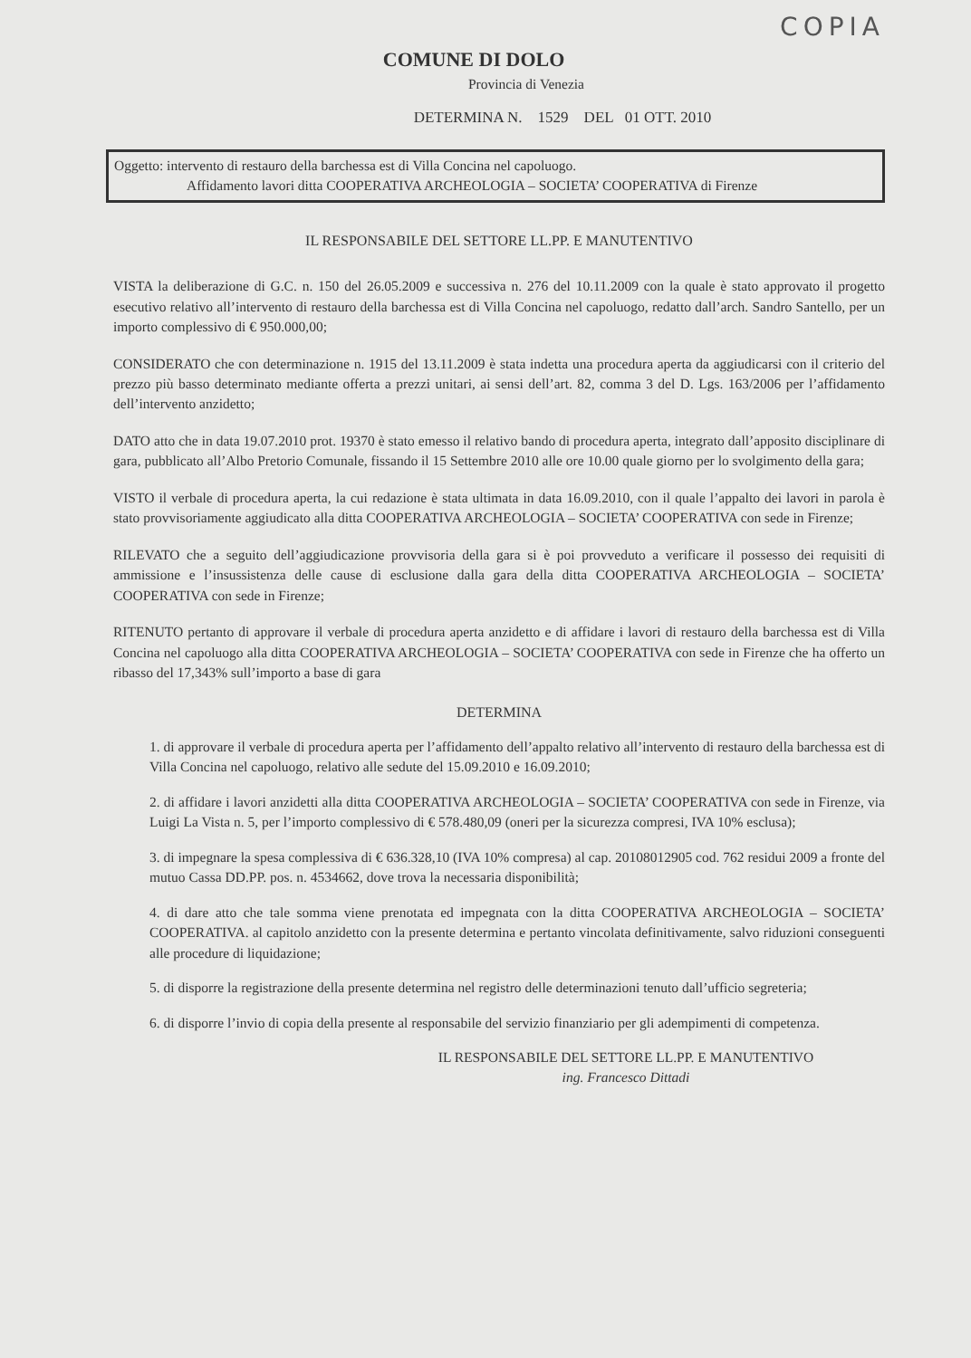COPIA
COMUNE DI DOLO
Provincia di Venezia
DETERMINA N. 1529 DEL 01 OTT. 2010
Oggetto: intervento di restauro della barchessa est di Villa Concina nel capoluogo.
Affidamento lavori ditta COOPERATIVA ARCHEOLOGIA – SOCIETA’ COOPERATIVA di Firenze
IL RESPONSABILE DEL SETTORE LL.PP. E MANUTENTIVO
VISTA la deliberazione di G.C. n. 150 del 26.05.2009 e successiva n. 276 del 10.11.2009 con la quale è stato approvato il progetto esecutivo relativo all’intervento di restauro della barchessa est di Villa Concina nel capoluogo, redatto dall’arch. Sandro Santello, per un importo complessivo di € 950.000,00;
CONSIDERATO che con determinazione n. 1915 del 13.11.2009 è stata indetta una procedura aperta da aggiudicarsi con il criterio del prezzo più basso determinato mediante offerta a prezzi unitari, ai sensi dell’art. 82, comma 3 del D. Lgs. 163/2006 per l’affidamento dell’intervento anzidetto;
DATO atto che in data 19.07.2010 prot. 19370 è stato emesso il relativo bando di procedura aperta, integrato dall’apposito disciplinare di gara, pubblicato all’Albo Pretorio Comunale, fissando il 15 Settembre 2010 alle ore 10.00 quale giorno per lo svolgimento della gara;
VISTO il verbale di procedura aperta, la cui redazione è stata ultimata in data 16.09.2010, con il quale l’appalto dei lavori in parola è stato provvisoriamente aggiudicato alla ditta COOPERATIVA ARCHEOLOGIA – SOCIETA’ COOPERATIVA con sede in Firenze;
RILEVATO che a seguito dell’aggiudicazione provvisoria della gara si è poi provveduto a verificare il possesso dei requisiti di ammissione e l’insussistenza delle cause di esclusione dalla gara della ditta COOPERATIVA ARCHEOLOGIA – SOCIETA’ COOPERATIVA con sede in Firenze;
RITENUTO pertanto di approvare il verbale di procedura aperta anzidetto e di affidare i lavori di restauro della barchessa est di Villa Concina nel capoluogo alla ditta COOPERATIVA ARCHEOLOGIA – SOCIETA’ COOPERATIVA con sede in Firenze che ha offerto un ribasso del 17,343% sull’importo a base di gara
DETERMINA
1. di approvare il verbale di procedura aperta per l’affidamento dell’appalto relativo all’intervento di restauro della barchessa est di Villa Concina nel capoluogo, relativo alle sedute del 15.09.2010 e 16.09.2010;
2. di affidare i lavori anzidetti alla ditta COOPERATIVA ARCHEOLOGIA – SOCIETA’ COOPERATIVA con sede in Firenze, via Luigi La Vista n. 5, per l’importo complessivo di € 578.480,09 (oneri per la sicurezza compresi, IVA 10% esclusa);
3. di impegnare la spesa complessiva di € 636.328,10 (IVA 10% compresa) al cap. 20108012905 cod. 762 residui 2009 a fronte del mutuo Cassa DD.PP. pos. n. 4534662, dove trova la necessaria disponibilità;
4. di dare atto che tale somma viene prenotata ed impegnata con la ditta COOPERATIVA ARCHEOLOGIA – SOCIETA’ COOPERATIVA. al capitolo anzidetto con la presente determina e pertanto vincolata definitivamente, salvo riduzioni conseguenti alle procedure di liquidazione;
5. di disporre la registrazione della presente determina nel registro delle determinazioni tenuto dall’ufficio segreteria;
6. di disporre l’invio di copia della presente al responsabile del servizio finanziario per gli adempimenti di competenza.
IL RESPONSABILE DEL SETTORE LL.PP. E MANUTENTIVO
ing. Francesco Dittadi